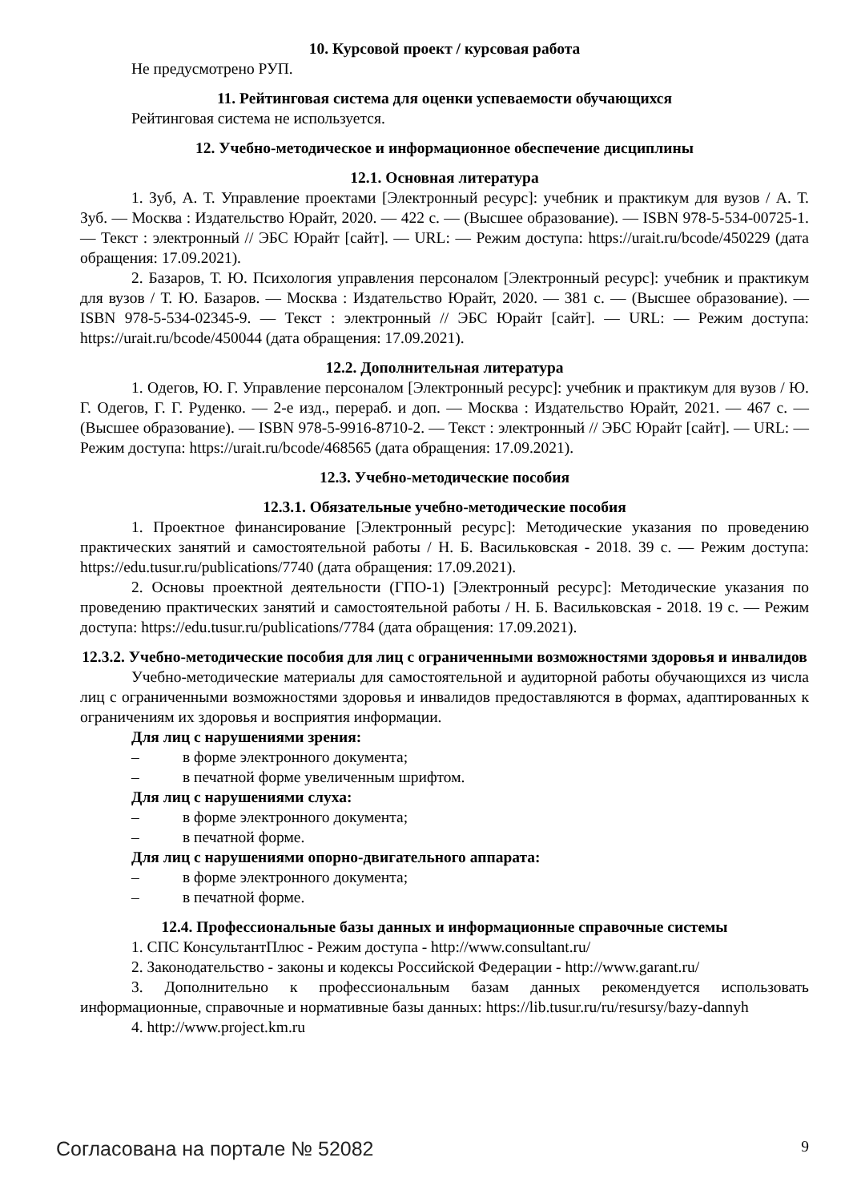10. Курсовой проект / курсовая работа
Не предусмотрено РУП.
11. Рейтинговая система для оценки успеваемости обучающихся
Рейтинговая система не используется.
12. Учебно-методическое и информационное обеспечение дисциплины
12.1. Основная литература
1. Зуб, А. Т. Управление проектами [Электронный ресурс]: учебник и практикум для вузов / А. Т. Зуб. — Москва : Издательство Юрайт, 2020. — 422 с. — (Высшее образование). — ISBN 978-5-534-00725-1. — Текст : электронный // ЭБС Юрайт [сайт]. — URL: — Режим доступа: https://urait.ru/bcode/450229 (дата обращения: 17.09.2021).
2. Базаров, Т. Ю. Психология управления персоналом [Электронный ресурс]: учебник и практикум для вузов / Т. Ю. Базаров. — Москва : Издательство Юрайт, 2020. — 381 с. — (Высшее образование). — ISBN 978-5-534-02345-9. — Текст : электронный // ЭБС Юрайт [сайт]. — URL: — Режим доступа: https://urait.ru/bcode/450044 (дата обращения: 17.09.2021).
12.2. Дополнительная литература
1. Одегов, Ю. Г. Управление персоналом [Электронный ресурс]: учебник и практикум для вузов / Ю. Г. Одегов, Г. Г. Руденко. — 2-е изд., перераб. и доп. — Москва : Издательство Юрайт, 2021. — 467 с. — (Высшее образование). — ISBN 978-5-9916-8710-2. — Текст : электронный // ЭБС Юрайт [сайт]. — URL: — Режим доступа: https://urait.ru/bcode/468565 (дата обращения: 17.09.2021).
12.3. Учебно-методические пособия
12.3.1. Обязательные учебно-методические пособия
1. Проектное финансирование [Электронный ресурс]: Методические указания по проведению практических занятий и самостоятельной работы / Н. Б. Васильковская - 2018. 39 с. — Режим доступа: https://edu.tusur.ru/publications/7740 (дата обращения: 17.09.2021).
2. Основы проектной деятельности (ГПО-1) [Электронный ресурс]: Методические указания по проведению практических занятий и самостоятельной работы / Н. Б. Васильковская - 2018. 19 с. — Режим доступа: https://edu.tusur.ru/publications/7784 (дата обращения: 17.09.2021).
12.3.2. Учебно-методические пособия для лиц с ограниченными возможностями здоровья и инвалидов
Учебно-методические материалы для самостоятельной и аудиторной работы обучающихся из числа лиц с ограниченными возможностями здоровья и инвалидов предоставляются в формах, адаптированных к ограничениям их здоровья и восприятия информации.
Для лиц с нарушениями зрения:
– в форме электронного документа;
– в печатной форме увеличенным шрифтом.
Для лиц с нарушениями слуха:
– в форме электронного документа;
– в печатной форме.
Для лиц с нарушениями опорно-двигательного аппарата:
– в форме электронного документа;
– в печатной форме.
12.4. Профессиональные базы данных и информационные справочные системы
1. СПС КонсультантПлюс - Режим доступа - http://www.consultant.ru/
2. Законодательство - законы и кодексы Российской Федерации - http://www.garant.ru/
3. Дополнительно к профессиональным базам данных рекомендуется использовать информационные, справочные и нормативные базы данных: https://lib.tusur.ru/ru/resursy/bazy-dannyh
4. http://www.project.km.ru
Согласована на портале № 52082 9